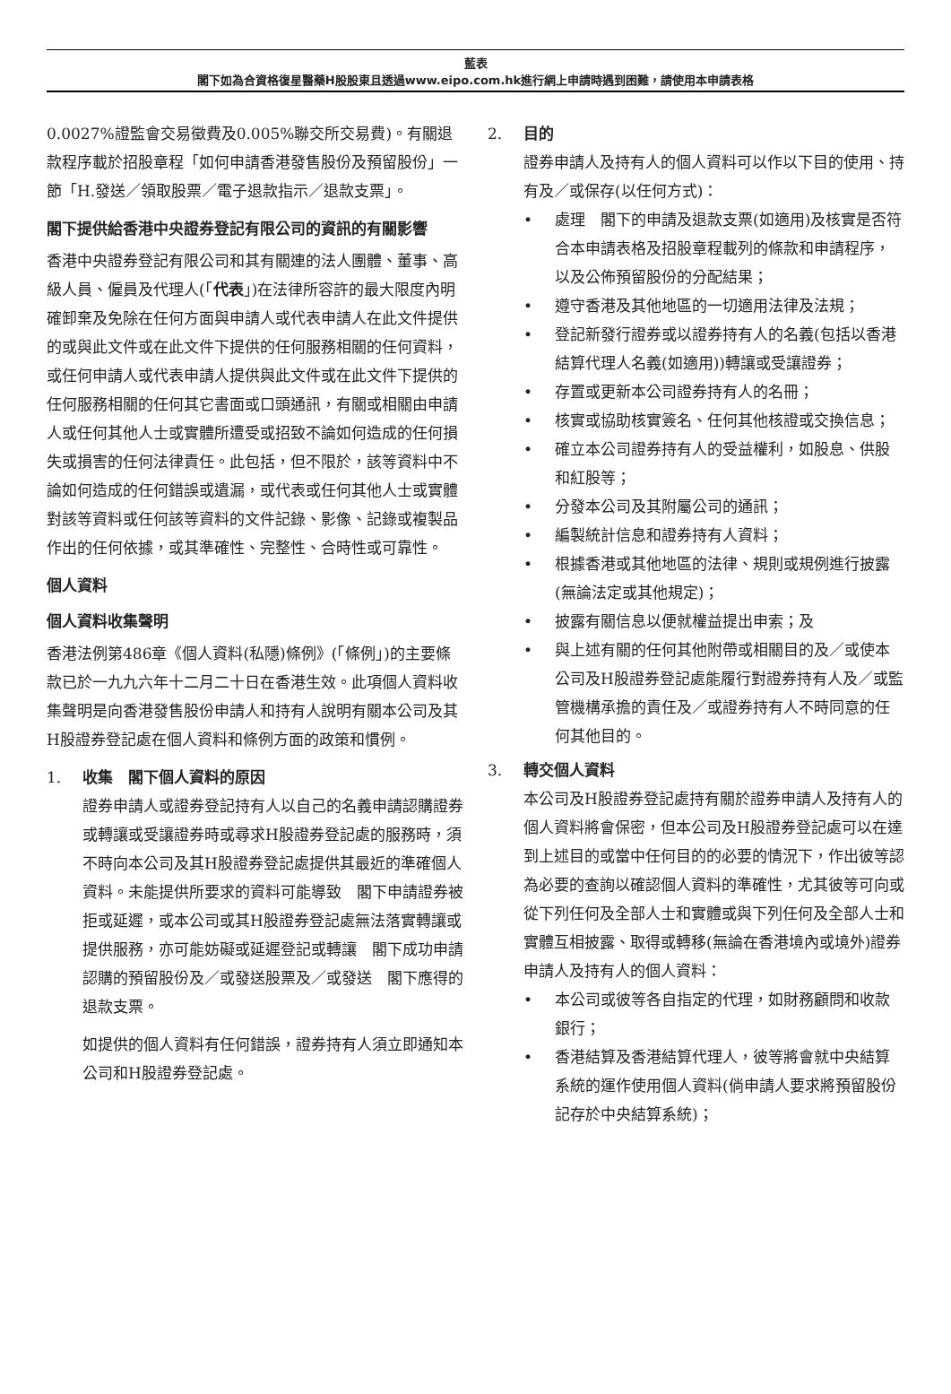藍表
閣下如為合資格復星醫藥H股股東且透過www.eipo.com.hk進行網上申請時遇到困難，請使用本申請表格
0.0027%證監會交易徵費及0.005%聯交所交易費)。有關退款程序載於招股章程「如何申請香港發售股份及預留股份」一節「H.發送／領取股票／電子退款指示／退款支票」。
閣下提供給香港中央證券登記有限公司的資訊的有關影響
香港中央證券登記有限公司和其有關連的法人團體、董事、高級人員、僱員及代理人(「代表」)在法律所容許的最大限度內明確卸棄及免除在任何方面與申請人或代表申請人在此文件提供的或與此文件或在此文件下提供的任何服務相關的任何資料，或任何申請人或代表申請人提供與此文件或在此文件下提供的任何服務相關的任何其它書面或口頭通訊，有關或相關由申請人或任何其他人士或實體所遭受或招致不論如何造成的任何損失或損害的任何法律責任。此包括，但不限於，該等資料中不論如何造成的任何錯誤或遺漏，或代表或任何其他人士或實體對該等資料或任何該等資料的文件記錄、影像、記錄或複製品作出的任何依據，或其準確性、完整性、合時性或可靠性。
個人資料
個人資料收集聲明
香港法例第486章《個人資料(私隱)條例》(「條例」)的主要條款已於一九九六年十二月二十日在香港生效。此項個人資料收集聲明是向香港發售股份申請人和持有人說明有關本公司及其H股證券登記處在個人資料和條例方面的政策和慣例。
1. 收集　閣下個人資料的原因
證券申請人或證券登記持有人以自己的名義申請認購證券或轉讓或受讓證券時或尋求H股證券登記處的服務時，須不時向本公司及其H股證券登記處提供其最近的準確個人資料。未能提供所要求的資料可能導致　閣下申請證券被拒或延遲，或本公司或其H股證券登記處無法落實轉讓或提供服務，亦可能妨礙或延遲登記或轉讓　閣下成功申請認購的預留股份及／或發送股票及／或發送　閣下應得的退款支票。
如提供的個人資料有任何錯誤，證券持有人須立即通知本公司和H股證券登記處。
2. 目的
證券申請人及持有人的個人資料可以作以下目的使用、持有及／或保存(以任何方式)：
• 處理　閣下的申請及退款支票(如適用)及核實是否符合本申請表格及招股章程載列的條款和申請程序，以及公佈預留股份的分配結果；
• 遵守香港及其他地區的一切適用法律及法規；
• 登記新發行證券或以證券持有人的名義(包括以香港結算代理人名義(如適用))轉讓或受讓證券；
• 存置或更新本公司證券持有人的名冊；
• 核實或協助核實簽名、任何其他核證或交換信息；
• 確立本公司證券持有人的受益權利，如股息、供股和紅股等；
• 分發本公司及其附屬公司的通訊；
• 編製統計信息和證券持有人資料；
• 根據香港或其他地區的法律、規則或規例進行披露(無論法定或其他規定)；
• 披露有關信息以便就權益提出申索；及
• 與上述有關的任何其他附帶或相關目的及／或使本公司及H股證券登記處能履行對證券持有人及／或監管機構承擔的責任及／或證券持有人不時同意的任何其他目的。
3. 轉交個人資料
本公司及H股證券登記處持有關於證券申請人及持有人的個人資料將會保密，但本公司及H股證券登記處可以在達到上述目的或當中任何目的的必要的情況下，作出彼等認為必要的查詢以確認個人資料的準確性，尤其彼等可向或從下列任何及全部人士和實體或與下列任何及全部人士和實體互相披露、取得或轉移(無論在香港境內或境外)證券申請人及持有人的個人資料：
• 本公司或彼等各自指定的代理，如財務顧問和收款銀行；
• 香港結算及香港結算代理人，彼等將會就中央結算系統的運作使用個人資料(倘申請人要求將預留股份記存於中央結算系統)；